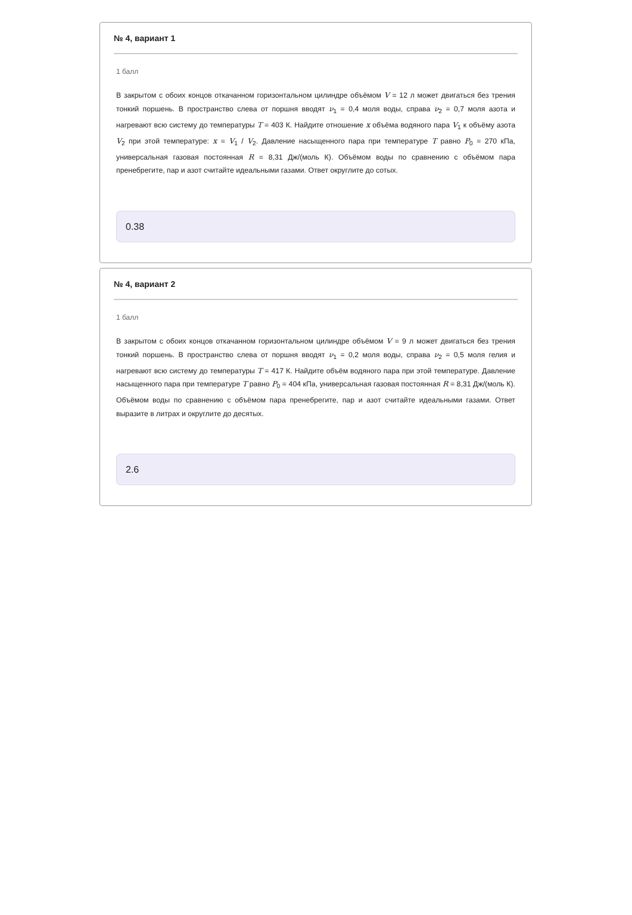№ 4, вариант 1
1 балл
В закрытом с обоих концов откачанном горизонтальном цилиндре объёмом V = 12 л может двигаться без трения тонкий поршень. В пространство слева от поршня вводят ν<sub>1</sub> = 0,4 моля воды, справа ν<sub>2</sub> = 0,7 моля азота и нагревают всю систему до температуры T = 403 К. Найдите отношение x объёма водяного пара V<sub>1</sub> к объёму азота V<sub>2</sub> при этой температуре: x = V<sub>1</sub> / V<sub>2</sub>. Давление насыщенного пара при температуре T равно P<sub>0</sub> = 270 кПа, универсальная газовая постоянная R = 8,31 Дж/(моль К). Объёмом воды по сравнению с объёмом пара пренебрегите, пар и азот считайте идеальными газами. Ответ округлите до сотых.
0.38
№ 4, вариант 2
1 балл
В закрытом с обоих концов откачанном горизонтальном цилиндре объёмом V = 9 л может двигаться без трения тонкий поршень. В пространство слева от поршня вводят ν<sub>1</sub> = 0,2 моля воды, справа ν<sub>2</sub> = 0,5 моля гелия и нагревают всю систему до температуры T = 417 К. Найдите объём водяного пара при этой температуре. Давление насыщенного пара при температуре T равно P<sub>0</sub> = 404 кПа, универсальная газовая постоянная R = 8,31 Дж/(моль К). Объёмом воды по сравнению с объёмом пара пренебрегите, пар и азот считайте идеальными газами. Ответ выразите в литрах и округлите до десятых.
2.6